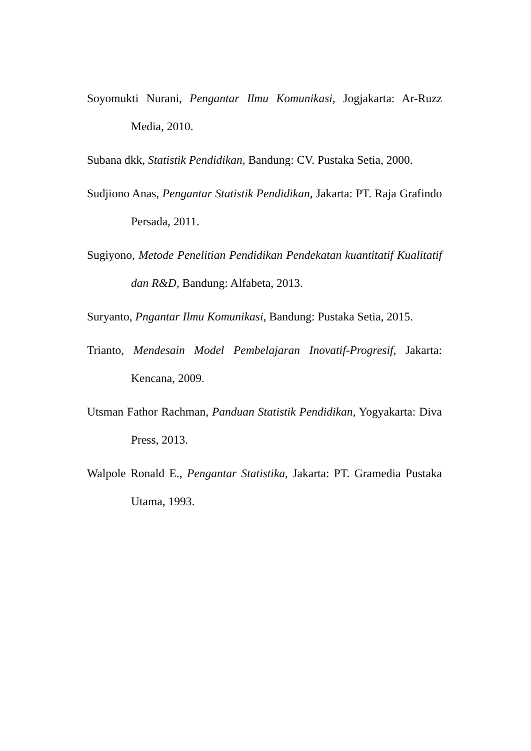Soyomukti Nurani, Pengantar Ilmu Komunikasi, Jogjakarta: Ar-Ruzz Media, 2010.
Subana dkk, Statistik Pendidikan, Bandung: CV. Pustaka Setia, 2000.
Sudjiono Anas, Pengantar Statistik Pendidikan, Jakarta: PT. Raja Grafindo Persada, 2011.
Sugiyono, Metode Penelitian Pendidikan Pendekatan kuantitatif Kualitatif dan R&D, Bandung: Alfabeta, 2013.
Suryanto, Pngantar Ilmu Komunikasi, Bandung: Pustaka Setia, 2015.
Trianto, Mendesain Model Pembelajaran Inovatif-Progresif, Jakarta: Kencana, 2009.
Utsman Fathor Rachman, Panduan Statistik Pendidikan, Yogyakarta: Diva Press, 2013.
Walpole Ronald E., Pengantar Statistika, Jakarta: PT. Gramedia Pustaka Utama, 1993.